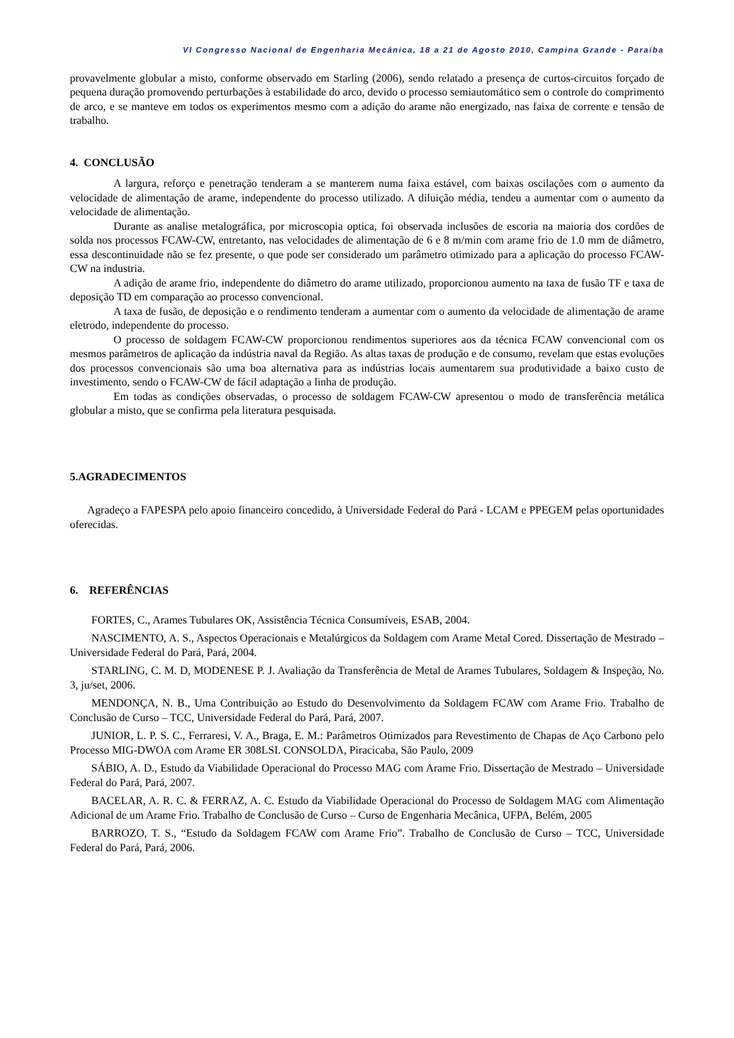VI Congresso Nacional de Engenharia Mecânica, 18 a 21 de Agosto 2010, Campina Grande - Paraíba
provavelmente globular a misto, conforme observado em Starling (2006), sendo relatado a presença de curtos-circuitos forçado de pequena duração promovendo perturbações à estabilidade do arco, devido o processo semiautomático sem o controle do comprimento de arco, e se manteve em todos os experimentos mesmo com a adição do arame não energizado, nas faixa de corrente e tensão de trabalho.
4. CONCLUSÃO
A largura, reforço e penetração tenderam a se manterem numa faixa estável, com baixas oscilações com o aumento da velocidade de alimentação de arame, independente do processo utilizado. A diluição média, tendeu a aumentar com o aumento da velocidade de alimentação.
Durante as analise metalográfica, por microscopia optica, foi observada inclusões de escoria na maioria dos cordões de solda nos processos FCAW-CW, entretanto, nas velocidades de alimentação de 6 e 8 m/min com arame frio de 1.0 mm de diâmetro, essa descontinuidade não se fez presente, o que pode ser considerado um parâmetro otimizado para a aplicação do processo FCAW-CW na industria.
A adição de arame frio, independente do diâmetro do arame utilizado, proporcionou aumento na taxa de fusão TF e taxa de deposição TD em comparação ao processo convencional.
A taxa de fusão, de deposição e o rendimento tenderam a aumentar com o aumento da velocidade de alimentação de arame eletrodo, independente do processo.
O processo de soldagem FCAW-CW proporcionou rendimentos superiores aos da técnica FCAW convencional com os mesmos parâmetros de aplicação da indústria naval da Região. As altas taxas de produção e de consumo, revelam que estas evoluções dos processos convencionais são uma boa alternativa para as indústrias locais aumentarem sua produtividade a baixo custo de investimento, sendo o FCAW-CW de fácil adaptação a linha de produção.
Em todas as condições observadas, o processo de soldagem FCAW-CW apresentou o modo de transferência metálica globular a misto, que se confirma pela literatura pesquisada.
5.AGRADECIMENTOS
Agradeço a FAPESPA pelo apoio financeiro concedido, à Universidade Federal do Pará - LCAM e PPEGEM pelas oportunidades oferecidas.
6. REFERÊNCIAS
FORTES, C., Arames Tubulares OK, Assistência Técnica Consumíveis, ESAB, 2004.
NASCIMENTO, A. S., Aspectos Operacionais e Metalúrgicos da Soldagem com Arame Metal Cored. Dissertação de Mestrado – Universidade Federal do Pará, Pará, 2004.
STARLING, C. M. D, MODENESE P. J. Avaliação da Transferência de Metal de Arames Tubulares, Soldagem & Inspeção, No. 3, ju/set, 2006.
MENDONÇA, N. B., Uma Contribuição ao Estudo do Desenvolvimento da Soldagem FCAW com Arame Frio. Trabalho de Conclusão de Curso – TCC, Universidade Federal do Pará, Pará, 2007.
JUNIOR, L. P. S. C., Ferraresi, V. A., Braga, E. M.: Parâmetros Otimizados para Revestimento de Chapas de Aço Carbono pelo Processo MIG-DWOA com Arame ER 308LSI. CONSOLDA, Piracicaba, São Paulo, 2009
SÁBIO, A. D., Estudo da Viabilidade Operacional do Processo MAG com Arame Frio. Dissertação de Mestrado – Universidade Federal do Pará, Pará, 2007.
BACELAR, A. R. C. & FERRAZ, A. C. Estudo da Viabilidade Operacional do Processo de Soldagem MAG com Alimentação Adicional de um Arame Frio. Trabalho de Conclusão de Curso – Curso de Engenharia Mecânica, UFPA, Belém, 2005
BARROZO, T. S., “Estudo da Soldagem FCAW com Arame Frio”. Trabalho de Conclusão de Curso – TCC, Universidade Federal do Pará, Pará, 2006.